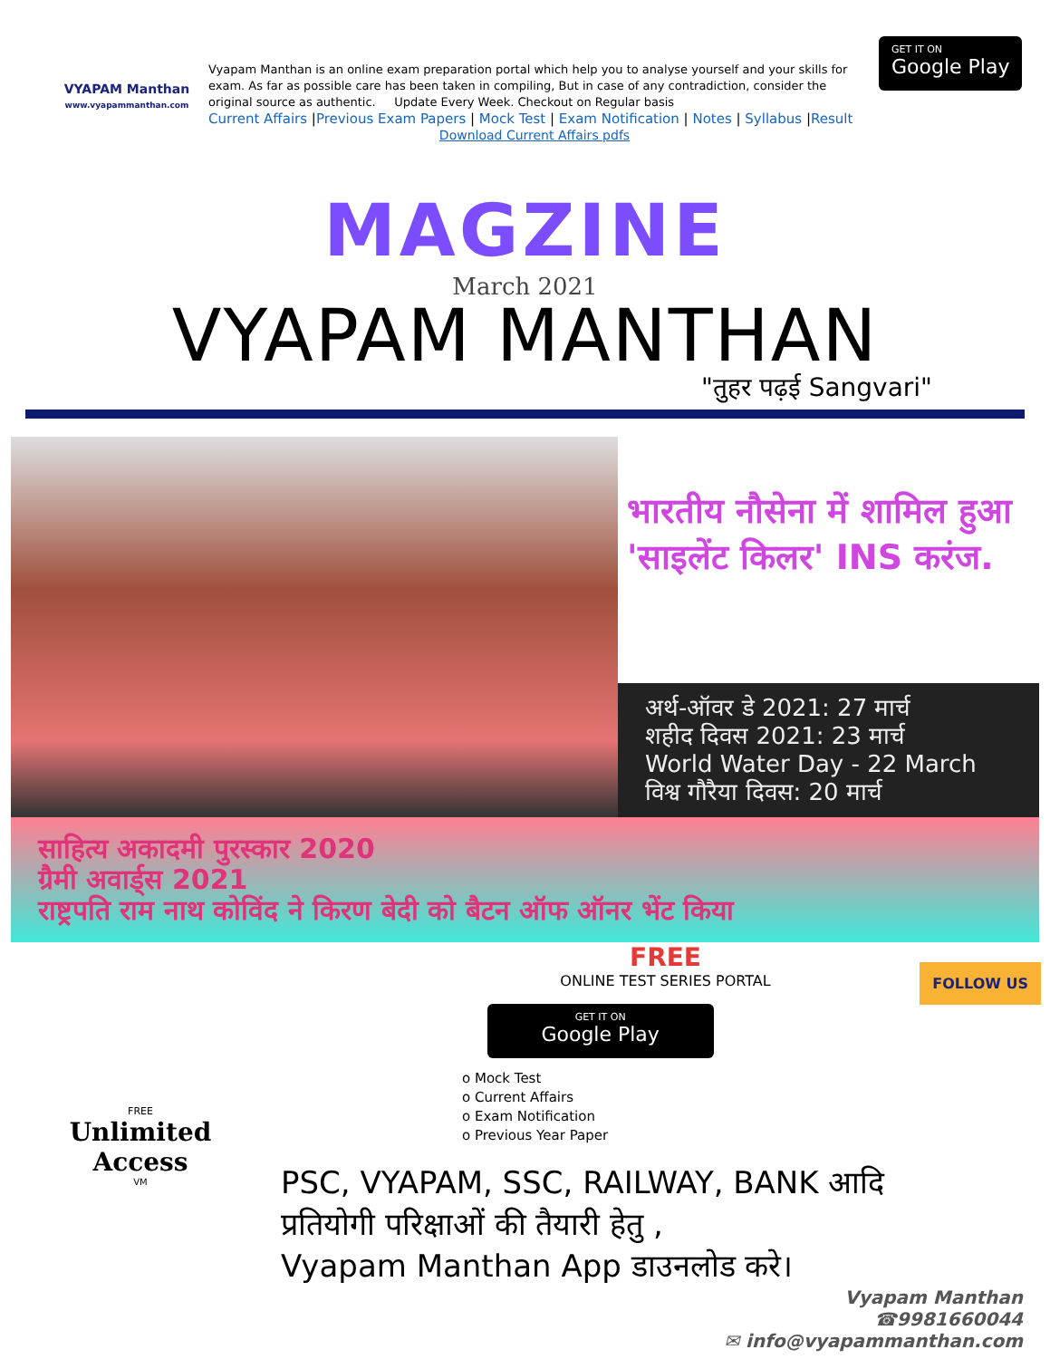VYAPAM Manthan
www.vyapammanthan.com
Vyapam Manthan is an online exam preparation portal which help you to analyse yourself and your skills for exam. As far as possible care has been taken in compiling, But in case of any contradiction, consider the original source as authentic. Update Every Week. Checkout on Regular basis
Current Affairs |Previous Exam Papers | Mock Test | Exam Notification | Notes | Syllabus |Result
Download Current Affairs pdfs
GET IT ON
Google Play
MAGZINE
March 2021
VYAPAM MANTHAN
"तुहर पढ़ई Sangvari"
भारतीय नौसेना में शामिल हुआ 'साइलेंट किलर' INS करंज.
अर्थ-ऑवर डे 2021: 27 मार्च
शहीद दिवस 2021: 23 मार्च
World Water Day - 22 March
विश्व गौरैया दिवस: 20 मार्च
साहित्य अकादमी पुरस्कार 2020
ग्रैमी अवार्ड्स 2021
राष्ट्रपति राम नाथ कोविंद ने किरण बेदी को बैटन ऑफ ऑनर भेंट किया
FREE
Unlimited
Access
VM
FREE
ONLINE TEST SERIES PORTAL
GET IT ON Google Play
FOLLOW US
o Mock Test
o Current Affairs
o Exam Notification
o Previous Year Paper
PSC, VYAPAM, SSC, RAILWAY, BANK आदि
प्रतियोगी परिक्षाओं की तैयारी हेतु ,
Vyapam Manthan App डाउनलोड करे।
Vyapam Manthan
☎9981660044
✉ info@vyapammanthan.com